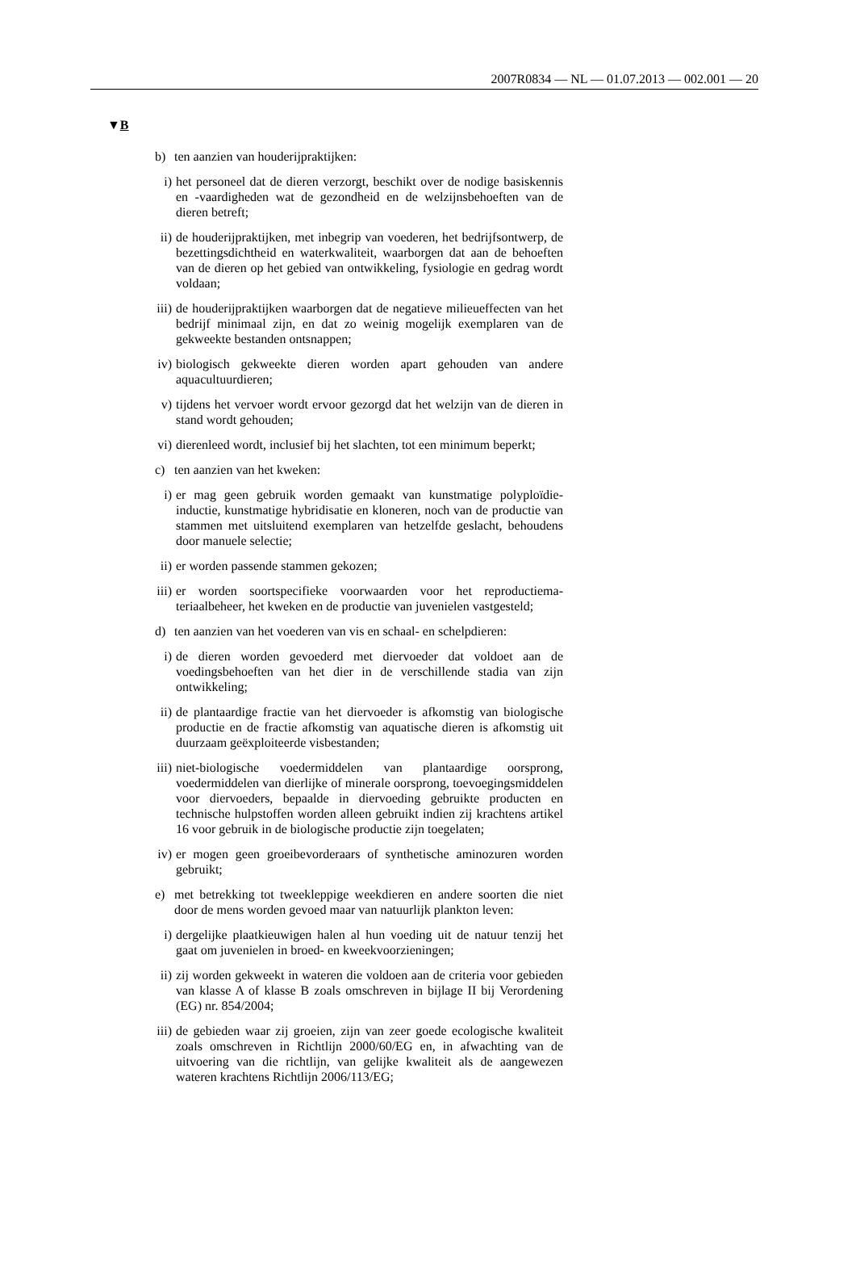2007R0834 — NL — 01.07.2013 — 002.001 — 20
▼B
b) ten aanzien van houderijpraktijken:
i) het personeel dat de dieren verzorgt, beschikt over de nodige basiskennis en -vaardigheden wat de gezondheid en de welzijns­behoeften van de dieren betreft;
ii) de houderijpraktijken, met inbegrip van voederen, het bedrijfs­ontwerp, de bezettingsdichtheid en waterkwaliteit, waarborgen dat aan de behoeften van de dieren op het gebied van ontwik­keling, fysiologie en gedrag wordt voldaan;
iii) de houderijpraktijken waarborgen dat de negatieve milieueffecten van het bedrijf minimaal zijn, en dat zo weinig mogelijk exem­plaren van de gekweekte bestanden ontsnappen;
iv) biologisch gekweekte dieren worden apart gehouden van andere aquacultuurdieren;
v) tijdens het vervoer wordt ervoor gezorgd dat het welzijn van de dieren in stand wordt gehouden;
vi) dierenleed wordt, inclusief bij het slachten, tot een minimum beperkt;
c) ten aanzien van het kweken:
i) er mag geen gebruik worden gemaakt van kunstmatige polyplo­ïdie-inductie, kunstmatige hybridisatie en kloneren, noch van de productie van stammen met uitsluitend exemplaren van hetzelfde geslacht, behoudens door manuele selectie;
ii) er worden passende stammen gekozen;
iii) er worden soortspecifieke voorwaarden voor het reproductiema­teriaalbeheer, het kweken en de productie van juvenielen vast­gesteld;
d) ten aanzien van het voederen van vis en schaal- en schelpdieren:
i) de dieren worden gevoederd met diervoeder dat voldoet aan de voedingsbehoeften van het dier in de verschillende stadia van zijn ontwikkeling;
ii) de plantaardige fractie van het diervoeder is afkomstig van bio­logische productie en de fractie afkomstig van aquatische dieren is afkomstig uit duurzaam geëxploiteerde visbestanden;
iii) niet-biologische voedermiddelen van plantaardige oorsprong, voedermiddelen van dierlijke of minerale oorsprong, toevoe­gingsmiddelen voor diervoeders, bepaalde in diervoeding ge­bruikte producten en technische hulpstoffen worden alleen ge­bruikt indien zij krachtens artikel 16 voor gebruik in de bio­logische productie zijn toegelaten;
iv) er mogen geen groeibevorderaars of synthetische aminozuren worden gebruikt;
e) met betrekking tot tweekleppige weekdieren en andere soorten die niet door de mens worden gevoed maar van natuurlijk plankton leven:
i) dergelijke plaatkieuwigen halen al hun voeding uit de natuur tenzij het gaat om juvenielen in broed- en kweekvoorzieningen;
ii) zij worden gekweekt in wateren die voldoen aan de criteria voor gebieden van klasse A of klasse B zoals omschreven in bijlage II bij Verordening (EG) nr. 854/2004;
iii) de gebieden waar zij groeien, zijn van zeer goede ecologische kwaliteit zoals omschreven in Richtlijn 2000/60/EG en, in af­wachting van de uitvoering van die richtlijn, van gelijke kwaliteit als de aangewezen wateren krachtens Richtlijn 2006/113/EG;